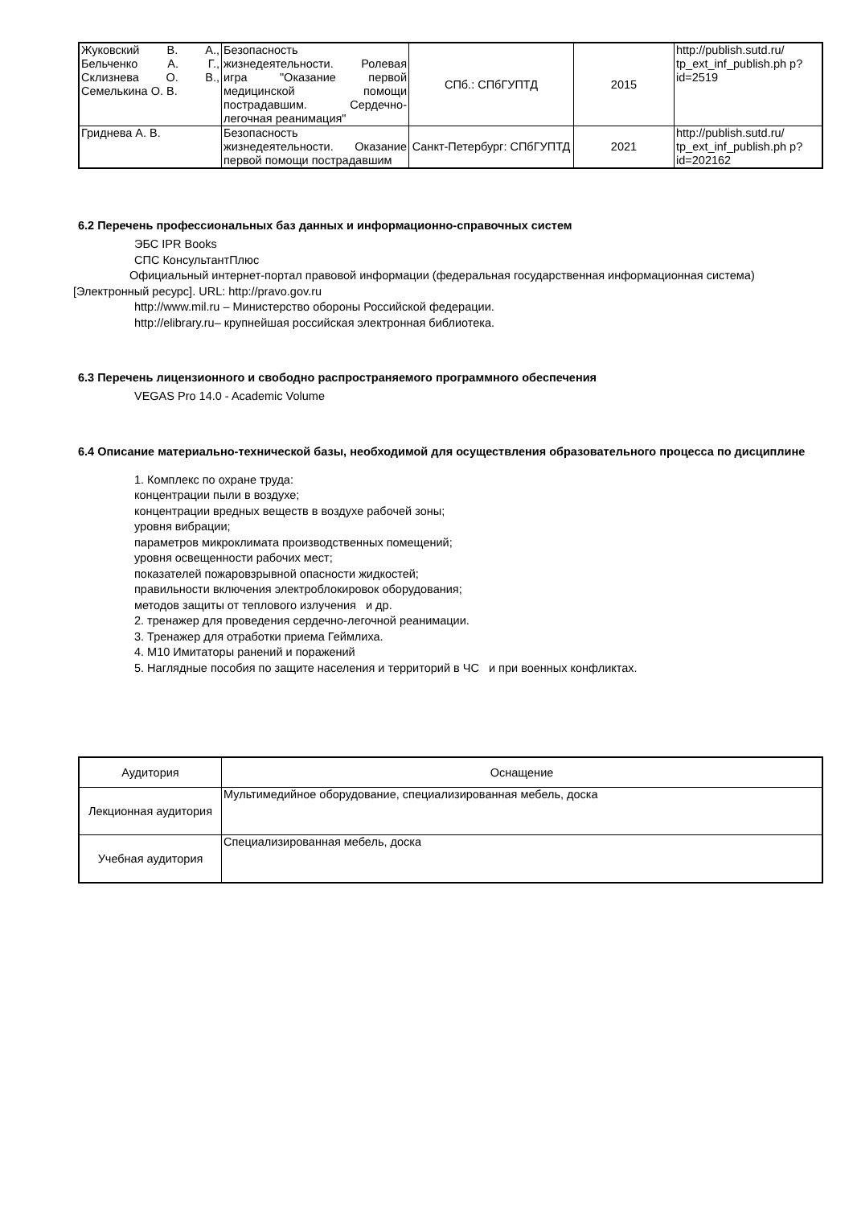| Жуковский В. А., Бельченко А. Г., Склизнева О. В., Семелькина О. В. | Безопасность жизнедеятельности. Ролевая игра "Оказание первой медицинской помощи пострадавшим. Сердечно-легочная реанимация" | СПб.: СПбГУПТД | 2015 | http://publish.sutd.ru/ tp_ext_inf_publish.ph p?id=2519 |
| Гриднева А. В. | Безопасность жизнедеятельности. Оказание первой помощи пострадавшим | Санкт-Петербург: СПбГУПТД | 2021 | http://publish.sutd.ru/ tp_ext_inf_publish.ph p?id=202162 |
6.2 Перечень профессиональных баз данных и информационно-справочных систем
ЭБС IPR Books
СПС КонсультантПлюс
Официальный интернет-портал правовой информации (федеральная государственная информационная система) [Электронный ресурс]. URL: http://pravo.gov.ru
http://www.mil.ru – Министерство обороны Российской федерации.
http://elibrary.ru– крупнейшая российская электронная библиотека.
6.3 Перечень лицензионного и свободно распространяемого программного обеспечения
VEGAS Pro 14.0 - Academic Volume
6.4 Описание материально-технической базы, необходимой для осуществления образовательного процесса по дисциплине
1. Комплекс по охране труда:
концентрации пыли в воздухе;
концентрации вредных веществ в воздухе рабочей зоны;
уровня вибрации;
параметров микроклимата производственных помещений;
уровня освещенности рабочих мест;
показателей пожаровзрывной опасности жидкостей;
правильности включения электроблокировок оборудования;
методов защиты от теплового излучения и др.
2. тренажер для проведения сердечно-легочной реанимации.
3. Тренажер для отработки приема Геймлиха.
4. М10 Имитаторы ранений и поражений
5. Наглядные пособия по защите населения и территорий в ЧС и при военных конфликтах.
| Аудитория | Оснащение |
| --- | --- |
| Лекционная аудитория | Мультимедийное оборудование, специализированная мебель, доска |
| Учебная аудитория | Специализированная мебель, доска |